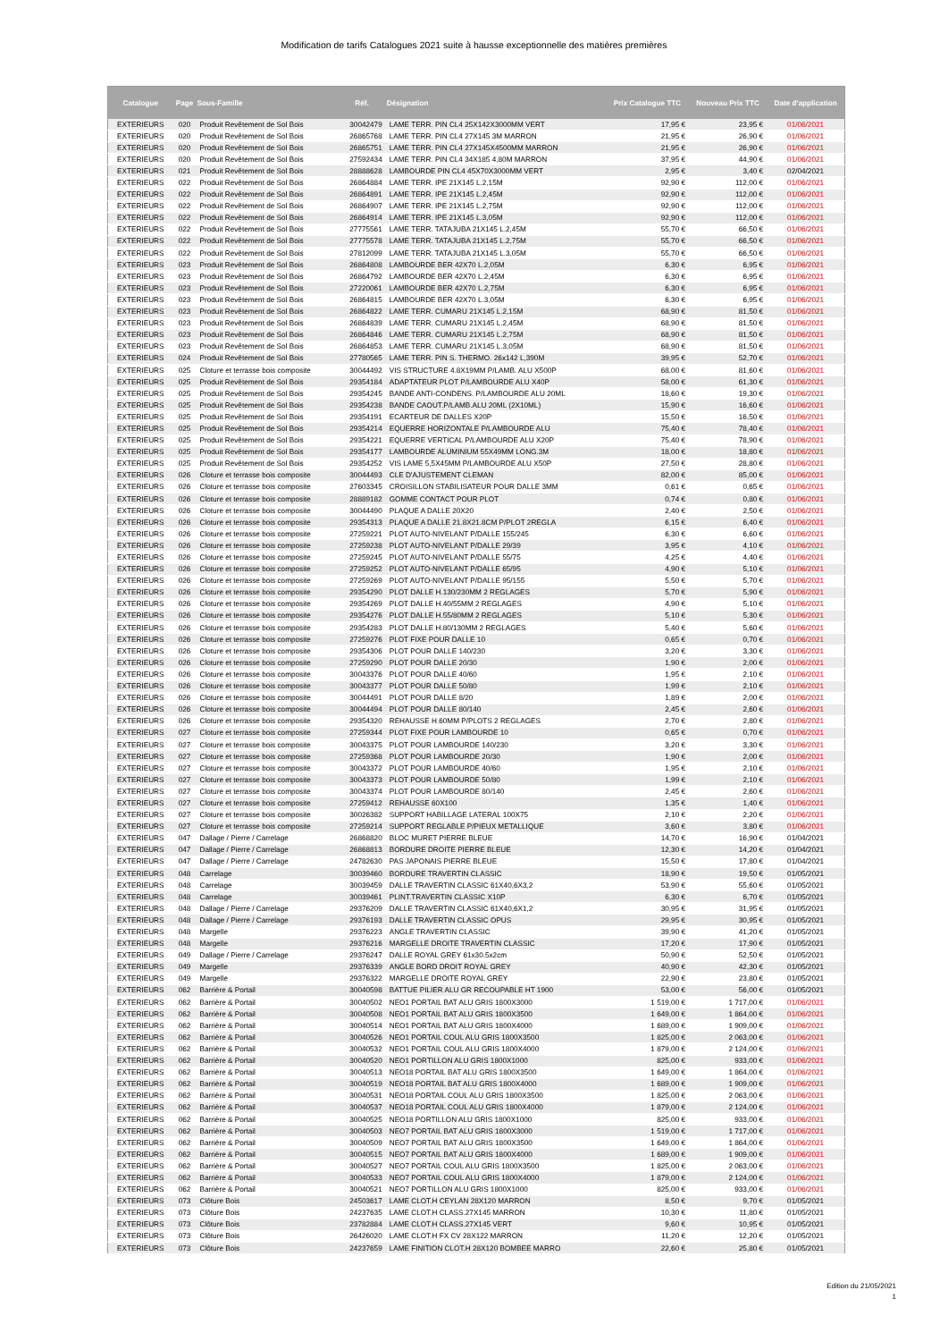Modification de tarifs Catalogues 2021 suite à hausse exceptionnelle des matières premières
| Catalogue | Page | Sous-Famille | Réf. | Désignation | Prix Catalogue TTC | Nouveau Prix TTC | Date d'application |
| --- | --- | --- | --- | --- | --- | --- | --- |
| EXTERIEURS | 020 | Produit Revêtement de Sol Bois | 30042479 | LAME TERR. PIN CL4 25X142X3000MM VERT | 17,95 € | 23,95 € | 01/06/2021 |
| EXTERIEURS | 020 | Produit Revêtement de Sol Bois | 26865768 | LAME TERR. PIN CL4 27X145 3M MARRON | 21,95 € | 26,90 € | 01/06/2021 |
| EXTERIEURS | 020 | Produit Revêtement de Sol Bois | 26865751 | LAME TERR. PIN CL4 27X145X4500MM MARRON | 21,95 € | 26,90 € | 01/06/2021 |
| EXTERIEURS | 020 | Produit Revêtement de Sol Bois | 27592434 | LAME TERR. PIN CL4 34X185 4,80M MARRON | 37,95 € | 44,90 € | 01/06/2021 |
| EXTERIEURS | 021 | Produit Revêtement de Sol Bois | 28888628 | LAMBOURDE PIN CL4 45X70X3000MM VERT | 2,95 € | 3,40 € | 02/04/2021 |
| EXTERIEURS | 022 | Produit Revêtement de Sol Bois | 26864884 | LAME TERR. IPE 21X145 L.2,15M | 92,90 € | 112,00 € | 01/06/2021 |
| EXTERIEURS | 022 | Produit Revêtement de Sol Bois | 26864891 | LAME TERR. IPE 21X145 L.2,45M | 92,90 € | 112,00 € | 01/06/2021 |
| EXTERIEURS | 022 | Produit Revêtement de Sol Bois | 26864907 | LAME TERR. IPE 21X145 L.2,75M | 92,90 € | 112,00 € | 01/06/2021 |
| EXTERIEURS | 022 | Produit Revêtement de Sol Bois | 26864914 | LAME TERR. IPE 21X145 L.3,05M | 92,90 € | 112,00 € | 01/06/2021 |
| EXTERIEURS | 022 | Produit Revêtement de Sol Bois | 27775561 | LAME TERR. TATAJUBA 21X145 L.2,45M | 55,70 € | 66,50 € | 01/06/2021 |
| EXTERIEURS | 022 | Produit Revêtement de Sol Bois | 27775578 | LAME TERR. TATAJUBA 21X145 L.2,75M | 55,70 € | 66,50 € | 01/06/2021 |
| EXTERIEURS | 022 | Produit Revêtement de Sol Bois | 27812099 | LAME TERR. TATAJUBA 21X145 L.3,05M | 55,70 € | 66,50 € | 01/06/2021 |
| EXTERIEURS | 023 | Produit Revêtement de Sol Bois | 26864808 | LAMBOURDE BER 42X70 L.2,05M | 6,30 € | 6,95 € | 01/06/2021 |
| EXTERIEURS | 023 | Produit Revêtement de Sol Bois | 26864792 | LAMBOURDE BER 42X70 L.2,45M | 6,30 € | 6,95 € | 01/06/2021 |
| EXTERIEURS | 023 | Produit Revêtement de Sol Bois | 27220061 | LAMBOURDE BER 42X70 L.2,75M | 6,30 € | 6,95 € | 01/06/2021 |
| EXTERIEURS | 023 | Produit Revêtement de Sol Bois | 26864815 | LAMBOURDE BER 42X70 L.3,05M | 6,30 € | 6,95 € | 01/06/2021 |
| EXTERIEURS | 023 | Produit Revêtement de Sol Bois | 26864822 | LAME TERR. CUMARU 21X145 L.2,15M | 68,90 € | 81,50 € | 01/06/2021 |
| EXTERIEURS | 023 | Produit Revêtement de Sol Bois | 26864839 | LAME TERR. CUMARU 21X145 L.2,45M | 68,90 € | 81,50 € | 01/06/2021 |
| EXTERIEURS | 023 | Produit Revêtement de Sol Bois | 26864846 | LAME TERR. CUMARU 21X145 L.2,75M | 68,90 € | 81,50 € | 01/06/2021 |
| EXTERIEURS | 023 | Produit Revêtement de Sol Bois | 26864853 | LAME TERR. CUMARU 21X145 L.3,05M | 68,90 € | 81,50 € | 01/06/2021 |
| EXTERIEURS | 024 | Produit Revêtement de Sol Bois | 27780565 | LAME TERR. PIN S. THERMO. 26x142 L,390M | 39,95 € | 52,70 € | 01/06/2021 |
| EXTERIEURS | 025 | Cloture et terrasse bois composite | 30044492 | VIS STRUCTURE 4.8X19MM P/LAMB. ALU X500P | 68,00 € | 81,60 € | 01/06/2021 |
| EXTERIEURS | 025 | Produit Revêtement de Sol Bois | 29354184 | ADAPTATEUR PLOT P/LAMBOURDE ALU X40P | 58,00 € | 61,30 € | 01/06/2021 |
| EXTERIEURS | 025 | Produit Revêtement de Sol Bois | 29354245 | BANDE ANTI-CONDENS. P/LAMBOURDE ALU 20ML | 18,60 € | 19,30 € | 01/06/2021 |
| EXTERIEURS | 025 | Produit Revêtement de Sol Bois | 29354238 | BANDE CAOUT.P/LAMB.ALU 20ML (2X10ML) | 15,90 € | 16,60 € | 01/06/2021 |
| EXTERIEURS | 025 | Produit Revêtement de Sol Bois | 29354191 | ECARTEUR DE DALLES X20P | 15,50 € | 16,50 € | 01/06/2021 |
| EXTERIEURS | 025 | Produit Revêtement de Sol Bois | 29354214 | EQUERRE HORIZONTALE P/LAMBOURDE ALU | 75,40 € | 78,40 € | 01/06/2021 |
| EXTERIEURS | 025 | Produit Revêtement de Sol Bois | 29354221 | EQUERRE VERTICAL P/LAMBOURDE ALU X20P | 75,40 € | 78,90 € | 01/06/2021 |
| EXTERIEURS | 025 | Produit Revêtement de Sol Bois | 29354177 | LAMBOURDE ALUMINIUM 55X49MM LONG.3M | 18,00 € | 18,80 € | 01/06/2021 |
| EXTERIEURS | 025 | Produit Revêtement de Sol Bois | 29354252 | VIS LAME 5,5X45MM P/LAMBOURDE ALU X50P | 27,50 € | 28,80 € | 01/06/2021 |
| EXTERIEURS | 026 | Cloture et terrasse bois composite | 30044493 | CLE D'AJUSTEMENT CLEMAN | 82,00 € | 85,00 € | 01/06/2021 |
| EXTERIEURS | 026 | Cloture et terrasse bois composite | 27603345 | CROISILLON STABILISATEUR POUR DALLE 3MM | 0,61 € | 0,65 € | 01/06/2021 |
| EXTERIEURS | 026 | Cloture et terrasse bois composite | 28889182 | GOMME CONTACT POUR PLOT | 0,74 € | 0,80 € | 01/06/2021 |
| EXTERIEURS | 026 | Cloture et terrasse bois composite | 30044490 | PLAQUE A DALLE 20X20 | 2,40 € | 2,50 € | 01/06/2021 |
| EXTERIEURS | 026 | Cloture et terrasse bois composite | 29354313 | PLAQUE A DALLE 21.8X21.8CM P/PLOT 2REGLA | 6,15 € | 6,40 € | 01/06/2021 |
| EXTERIEURS | 026 | Cloture et terrasse bois composite | 27259221 | PLOT AUTO-NIVELANT P/DALLE 155/245 | 6,30 € | 6,60 € | 01/06/2021 |
| EXTERIEURS | 026 | Cloture et terrasse bois composite | 27259238 | PLOT AUTO-NIVELANT P/DALLE 29/39 | 3,95 € | 4,10 € | 01/06/2021 |
| EXTERIEURS | 026 | Cloture et terrasse bois composite | 27259245 | PLOT AUTO-NIVELANT P/DALLE 55/75 | 4,25 € | 4,40 € | 01/06/2021 |
| EXTERIEURS | 026 | Cloture et terrasse bois composite | 27259252 | PLOT AUTO-NIVELANT P/DALLE 65/95 | 4,90 € | 5,10 € | 01/06/2021 |
| EXTERIEURS | 026 | Cloture et terrasse bois composite | 27259269 | PLOT AUTO-NIVELANT P/DALLE 95/155 | 5,50 € | 5,70 € | 01/06/2021 |
| EXTERIEURS | 026 | Cloture et terrasse bois composite | 29354290 | PLOT DALLE H.130/230MM 2 REGLAGES | 5,70 € | 5,90 € | 01/06/2021 |
| EXTERIEURS | 026 | Cloture et terrasse bois composite | 29354269 | PLOT DALLE H.40/55MM 2 REGLAGES | 4,90 € | 5,10 € | 01/06/2021 |
| EXTERIEURS | 026 | Cloture et terrasse bois composite | 29354276 | PLOT DALLE H.55/80MM 2 REGLAGES | 5,10 € | 5,30 € | 01/06/2021 |
| EXTERIEURS | 026 | Cloture et terrasse bois composite | 29354283 | PLOT DALLE H.80/130MM 2 REGLAGES | 5,40 € | 5,60 € | 01/06/2021 |
| EXTERIEURS | 026 | Cloture et terrasse bois composite | 27259276 | PLOT FIXE POUR DALLE 10 | 0,65 € | 0,70 € | 01/06/2021 |
| EXTERIEURS | 026 | Cloture et terrasse bois composite | 29354306 | PLOT POUR DALLE 140/230 | 3,20 € | 3,30 € | 01/06/2021 |
| EXTERIEURS | 026 | Cloture et terrasse bois composite | 27259290 | PLOT POUR DALLE 20/30 | 1,90 € | 2,00 € | 01/06/2021 |
| EXTERIEURS | 026 | Cloture et terrasse bois composite | 30043376 | PLOT POUR DALLE 40/60 | 1,95 € | 2,10 € | 01/06/2021 |
| EXTERIEURS | 026 | Cloture et terrasse bois composite | 30043377 | PLOT POUR DALLE 50/80 | 1,99 € | 2,10 € | 01/06/2021 |
| EXTERIEURS | 026 | Cloture et terrasse bois composite | 30044491 | PLOT POUR DALLE 8/20 | 1,89 € | 2,00 € | 01/06/2021 |
| EXTERIEURS | 026 | Cloture et terrasse bois composite | 30044494 | PLOT POUR DALLE 80/140 | 2,45 € | 2,60 € | 01/06/2021 |
| EXTERIEURS | 026 | Cloture et terrasse bois composite | 29354320 | REHAUSSE H.60MM P/PLOTS 2 REGLAGES | 2,70 € | 2,80 € | 01/06/2021 |
| EXTERIEURS | 027 | Cloture et terrasse bois composite | 27259344 | PLOT FIXE POUR LAMBOURDE 10 | 0,65 € | 0,70 € | 01/06/2021 |
| EXTERIEURS | 027 | Cloture et terrasse bois composite | 30043375 | PLOT POUR LAMBOURDE 140/230 | 3,20 € | 3,30 € | 01/06/2021 |
| EXTERIEURS | 027 | Cloture et terrasse bois composite | 27259368 | PLOT POUR LAMBOURDE 20/30 | 1,90 € | 2,00 € | 01/06/2021 |
| EXTERIEURS | 027 | Cloture et terrasse bois composite | 30043372 | PLOT POUR LAMBOURDE 40/60 | 1,95 € | 2,10 € | 01/06/2021 |
| EXTERIEURS | 027 | Cloture et terrasse bois composite | 30043373 | PLOT POUR LAMBOURDE 50/80 | 1,99 € | 2,10 € | 01/06/2021 |
| EXTERIEURS | 027 | Cloture et terrasse bois composite | 30043374 | PLOT POUR LAMBOURDE 80/140 | 2,45 € | 2,60 € | 01/06/2021 |
| EXTERIEURS | 027 | Cloture et terrasse bois composite | 27259412 | REHAUSSE 60X100 | 1,35 € | 1,40 € | 01/06/2021 |
| EXTERIEURS | 027 | Cloture et terrasse bois composite | 30026382 | SUPPORT HABILLAGE LATERAL 100X75 | 2,10 € | 2,20 € | 01/06/2021 |
| EXTERIEURS | 027 | Cloture et terrasse bois composite | 27259214 | SUPPORT REGLABLE P/PIEUX METALLIQUE | 3,60 € | 3,80 € | 01/06/2021 |
| EXTERIEURS | 047 | Dallage / Pierre / Carrelage | 26868820 | BLOC MURET PIERRE BLEUE | 14,70 € | 16,90 € | 01/04/2021 |
| EXTERIEURS | 047 | Dallage / Pierre / Carrelage | 26868813 | BORDURE DROITE PIERRE BLEUE | 12,30 € | 14,20 € | 01/04/2021 |
| EXTERIEURS | 047 | Dallage / Pierre / Carrelage | 24782630 | PAS JAPONAIS PIERRE BLEUE | 15,50 € | 17,80 € | 01/04/2021 |
| EXTERIEURS | 048 | Carrelage | 30039460 | BORDURE TRAVERTIN CLASSIC | 18,90 € | 19,50 € | 01/05/2021 |
| EXTERIEURS | 048 | Carrelage | 30039459 | DALLE TRAVERTIN CLASSIC 61X40,6X3,2 | 53,90 € | 55,60 € | 01/05/2021 |
| EXTERIEURS | 048 | Carrelage | 30039461 | PLINT.TRAVERTIN CLASSIC X10P | 6,30 € | 6,70 € | 01/05/2021 |
| EXTERIEURS | 048 | Dallage / Pierre / Carrelage | 29376209 | DALLE TRAVERTIN CLASSIC 61X40,6X1,2 | 30,95 € | 31,95 € | 01/05/2021 |
| EXTERIEURS | 048 | Dallage / Pierre / Carrelage | 29376193 | DALLE TRAVERTIN CLASSIC OPUS | 29,95 € | 30,95 € | 01/05/2021 |
| EXTERIEURS | 048 | Margelle | 29376223 | ANGLE TRAVERTIN CLASSIC | 39,90 € | 41,20 € | 01/05/2021 |
| EXTERIEURS | 048 | Margelle | 29376216 | MARGELLE DROITE TRAVERTIN CLASSIC | 17,20 € | 17,90 € | 01/05/2021 |
| EXTERIEURS | 049 | Dallage / Pierre / Carrelage | 29376247 | DALLE ROYAL GREY 61x30.5x2cm | 50,90 € | 52,50 € | 01/05/2021 |
| EXTERIEURS | 049 | Margelle | 29376339 | ANGLE BORD DROIT ROYAL GREY | 40,90 € | 42,30 € | 01/05/2021 |
| EXTERIEURS | 049 | Margelle | 29376322 | MARGELLE DROITE ROYAL GREY | 22,90 € | 23,80 € | 01/05/2021 |
| EXTERIEURS | 062 | Barrière & Portail | 30040598 | BATTUE PILIER ALU GR RECOUPABLE HT 1900 | 53,00 € | 56,00 € | 01/05/2021 |
| EXTERIEURS | 062 | Barrière & Portail | 30040502 | NEO1 PORTAIL BAT ALU GRIS 1800X3000 | 1 519,00 € | 1 717,00 € | 01/06/2021 |
| EXTERIEURS | 062 | Barrière & Portail | 30040508 | NEO1 PORTAIL BAT ALU GRIS 1800X3500 | 1 649,00 € | 1 864,00 € | 01/06/2021 |
| EXTERIEURS | 062 | Barrière & Portail | 30040514 | NEO1 PORTAIL BAT ALU GRIS 1800X4000 | 1 689,00 € | 1 909,00 € | 01/06/2021 |
| EXTERIEURS | 062 | Barrière & Portail | 30040526 | NEO1 PORTAIL COUL ALU GRIS 1800X3500 | 1 825,00 € | 2 063,00 € | 01/06/2021 |
| EXTERIEURS | 062 | Barrière & Portail | 30040532 | NEO1 PORTAIL COUL ALU GRIS 1800X4000 | 1 879,00 € | 2 124,00 € | 01/06/2021 |
| EXTERIEURS | 062 | Barrière & Portail | 30040520 | NEO1 PORTILLON ALU GRIS 1800X1000 | 825,00 € | 933,00 € | 01/06/2021 |
| EXTERIEURS | 062 | Barrière & Portail | 30040513 | NEO18 PORTAIL BAT ALU GRIS 1800X3500 | 1 649,00 € | 1 864,00 € | 01/06/2021 |
| EXTERIEURS | 062 | Barrière & Portail | 30040519 | NEO18 PORTAIL BAT ALU GRIS 1800X4000 | 1 689,00 € | 1 909,00 € | 01/06/2021 |
| EXTERIEURS | 062 | Barrière & Portail | 30040531 | NEO18 PORTAIL COUL ALU GRIS 1800X3500 | 1 825,00 € | 2 063,00 € | 01/06/2021 |
| EXTERIEURS | 062 | Barrière & Portail | 30040537 | NEO18 PORTAIL COUL ALU GRIS 1800X4000 | 1 879,00 € | 2 124,00 € | 01/06/2021 |
| EXTERIEURS | 062 | Barrière & Portail | 30040525 | NEO18 PORTILLON ALU GRIS 1800X1000 | 825,00 € | 933,00 € | 01/06/2021 |
| EXTERIEURS | 062 | Barrière & Portail | 30040503 | NEO7 PORTAIL BAT ALU GRIS 1800X3000 | 1 519,00 € | 1 717,00 € | 01/06/2021 |
| EXTERIEURS | 062 | Barrière & Portail | 30040509 | NEO7 PORTAIL BAT ALU GRIS 1800X3500 | 1 649,00 € | 1 864,00 € | 01/06/2021 |
| EXTERIEURS | 062 | Barrière & Portail | 30040515 | NEO7 PORTAIL BAT ALU GRIS 1800X4000 | 1 689,00 € | 1 909,00 € | 01/06/2021 |
| EXTERIEURS | 062 | Barrière & Portail | 30040527 | NEO7 PORTAIL COUL ALU GRIS 1800X3500 | 1 825,00 € | 2 063,00 € | 01/06/2021 |
| EXTERIEURS | 062 | Barrière & Portail | 30040533 | NEO7 PORTAIL COUL ALU GRIS 1800X4000 | 1 879,00 € | 2 124,00 € | 01/06/2021 |
| EXTERIEURS | 062 | Barrière & Portail | 30040521 | NEO7 PORTILLON ALU GRIS 1800X1000 | 825,00 € | 933,00 € | 01/06/2021 |
| EXTERIEURS | 073 | Clôture Bois | 24503617 | LAME CLOT.H CEYLAN 28X120 MARRON | 8,50 € | 9,70 € | 01/05/2021 |
| EXTERIEURS | 073 | Clôture Bois | 24237635 | LAME CLOT.H CLASS.27X145 MARRON | 10,30 € | 11,80 € | 01/05/2021 |
| EXTERIEURS | 073 | Clôture Bois | 23782884 | LAME CLOT.H CLASS.27X145 VERT | 9,60 € | 10,95 € | 01/05/2021 |
| EXTERIEURS | 073 | Clôture Bois | 26426020 | LAME CLOT.H FX CV 28X122 MARRON | 11,20 € | 12,20 € | 01/05/2021 |
| EXTERIEURS | 073 | Clôture Bois | 24237659 | LAME FINITION CLOT.H 28X120 BOMBEE MARRO | 22,60 € | 25,80 € | 01/05/2021 |
Edition du 21/05/2021
1